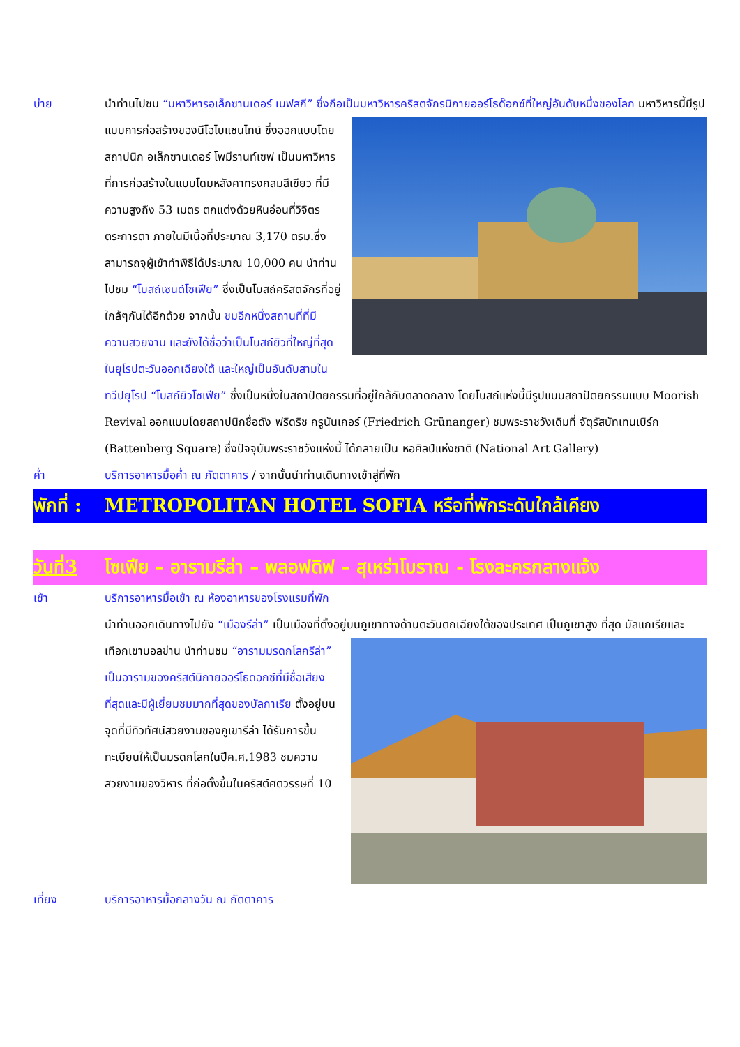บ่าย นำท่านไปชม “มหาวิหารอเล็กซานเดอร์ เนฟสกี” ซึ่งถือเป็นมหาวิหารคริสตจักรนิกายออร์โธด๊อกซ์ที่ใหญ่อันดับหนึ่งของโลก มหาวิหารนี้มีรูปแบบการก่อสร้างของนีโอไบแซนไทน์ ซึ่งออกแบบโดยสถาปนิก อเล็กซานเดอร์ โพมีรานท์เซฟ เป็นมหาวิหารที่การก่อสร้างในแบบโดมหลังคาทรงกลมสีเขียว ที่มีความสูงถึง 53 เมตร ตกแต่งด้วยหินอ่อนที่วิจิตรตระการตา ภายในมีเนื้อที่ประมาณ 3,170 ตรม.ซึ่งสามารถจุผู้เข้าทำพิธีได้ประมาณ 10,000 คน นำท่านไปชม “โบสถ์เซนต์โซเฟีย” ซึ่งเป็นโบสถ์คริสตจักรที่อยู่ใกล้ๆกันได้อีกด้วย จากนั้น ชมอีกหนึ่งสถานที่ที่มีความสวยงาม และยังได้ชื่อว่าเป็นโบสถ์ยิวที่ใหญ่ที่สุดในยุโรปตะวันออกเฉียงใต้ และใหญ่เป็นอันดับสามในทวีปยุโรป “โบสถ์ยิวโซเฟีย” ซึ่งเป็นหนึ่งในสถาปัตยกรรมที่อยู่ใกล้กับตลาดกลาง โดยโบสถ์แห่งนี้มีรูปแบบสถาปัตยกรรมแบบ Moorish Revival ออกแบบโดยสถาปนิกชื่อดัง ฟริดริช กรูนันเกอร์ (Friedrich Grünanger) ชมพระราชวังเดิมที่ จัตุรัสบัทเทนเบิร์ก (Battenberg Square) ซึ่งปัจจุบันพระราชวังแห่งนี้ ได้กลายเป็น หอศิลป์แห่งชาติ (National Art Gallery)
ค่ำ บริการอาหารมื้อค่ำ ณ ภัตตาคาร / จากนั้นนำท่านเดินทางเข้าสู่ที่พัก
พักที่ :
METROPOLITAN HOTEL SOFIA หรือที่พักระดับใกล้เคียง
วันที่3
โซเฟีย – อารามรีล่า – พลอฟดิฟ – สุเหร่าโบราณ - โรงละครกลางแจ้ง
เช้า บริการอาหารมื้อเช้า ณ ห้องอาหารของโรงแรมที่พัก
นำท่านออกเดินทางไปยัง “เมืองรีล่า” เป็นเมืองที่ตั้งอยู่บนภูเขาทางด้านตะวันตกเฉียงใต้ของประเทศ เป็นภูเขาสูง ที่สุด บัลแกเรียและเทือกเขาบอลข่าน นำท่านชม “อารามมรดกโลกรีล่า” เป็นอารามของคริสต์นิกายออร์โธดอกซ์ที่มีชื่อเสียงที่สุดและมีผู้เยี่ยมชมมากที่สุดของบัลกาเรีย ตั้งอยู่บนจุดที่มีทิวทัศน์สวยงามของภูเขารีล่า ได้รับการขึ้นทะเบียนให้เป็นมรดกโลกในปีค.ศ.1983 ชมความสวยงามของวิหาร ที่ก่อตั้งขึ้นในคริสต์ศตวรรษที่ 10
เที่ยง บริการอาหารมื้อกลางวัน ณ ภัตตาคาร